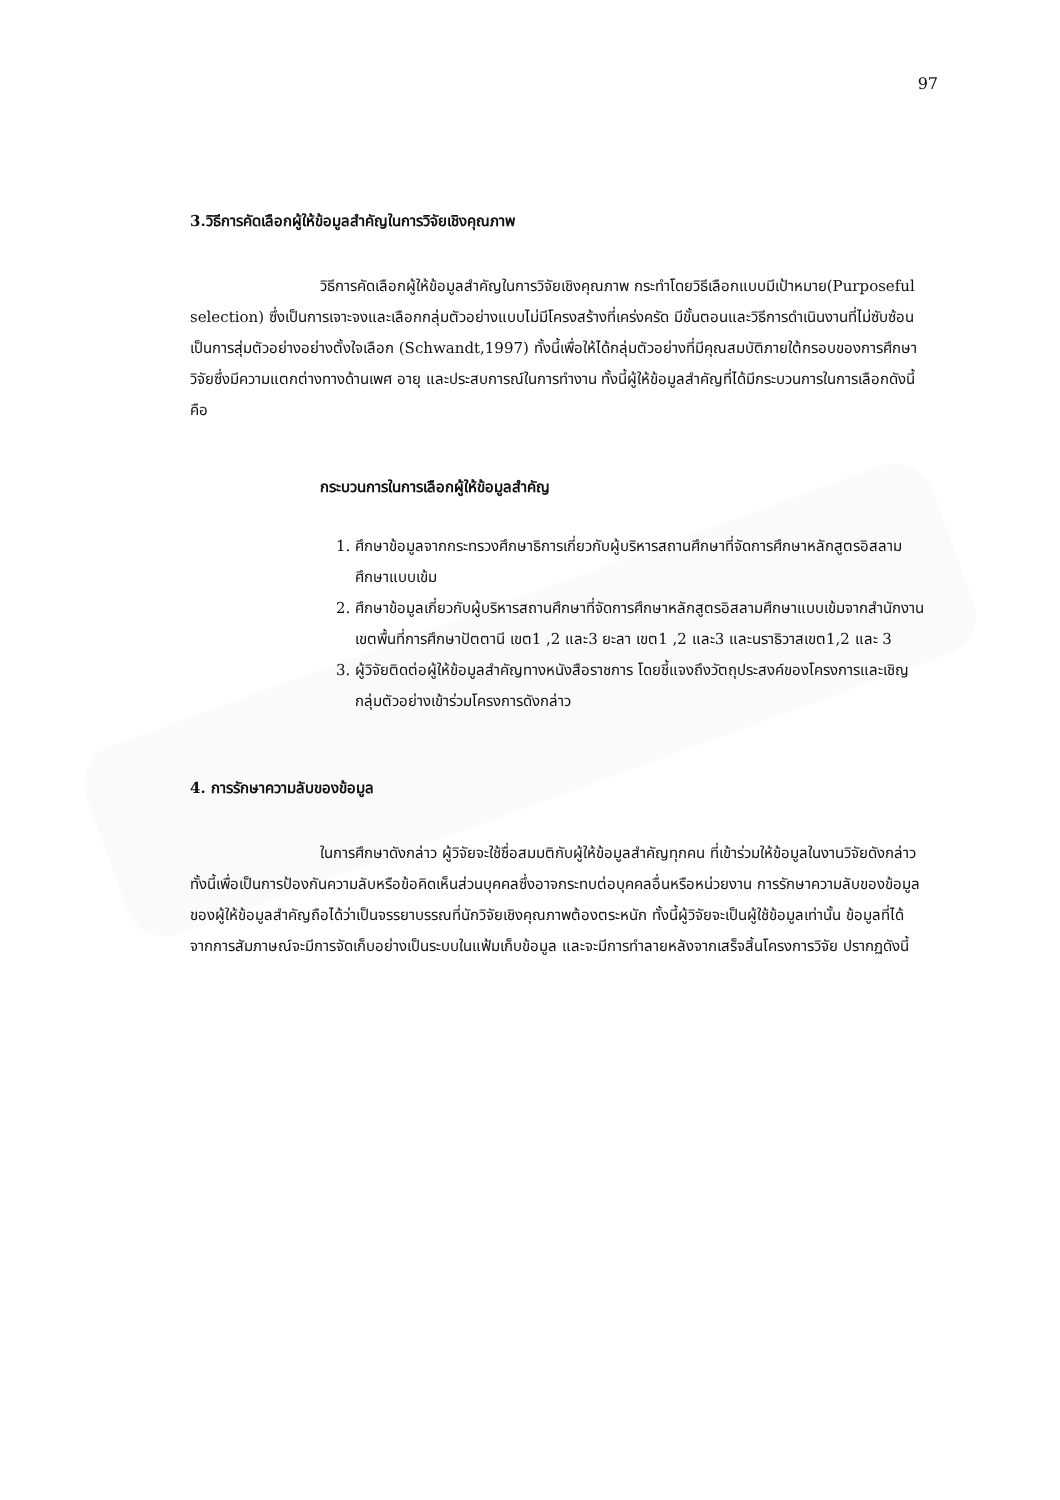97
3.วิธีการคัดเลือกผู้ให้ข้อมูลสำคัญในการวิจัยเชิงคุณภาพ
วิธีการคัดเลือกผู้ให้ข้อมูลสำคัญในการวิจัยเชิงคุณภาพ กระทำโดยวิธีเลือกแบบมีเป้าหมาย(Purposeful selection) ซึ่งเป็นการเจาะจงและเลือกกลุ่มตัวอย่างแบบไม่มีโครงสร้างที่เคร่งครัด มีขั้นตอนและวิธีการดำเนินงานที่ไม่ซับซ้อน เป็นการสุ่มตัวอย่างอย่างตั้งใจเลือก (Schwandt,1997) ทั้งนี้เพื่อให้ได้กลุ่มตัวอย่างที่มีคุณสมบัติภายใต้กรอบของการศึกษาวิจัยซึ่งมีความแตกต่างทางด้านเพศ อายุ และประสบการณ์ในการทำงาน ทั้งนี้ผู้ให้ข้อมูลสำคัญที่ได้มีกระบวนการในการเลือกดังนี้ คือ
กระบวนการในการเลือกผู้ให้ข้อมูลสำคัญ
1. ศึกษาข้อมูลจากกระทรวงศึกษาธิการเกี่ยวกับผู้บริหารสถานศึกษาที่จัดการศึกษาหลักสูตรอิสลามศึกษาแบบเข้ม
2. ศึกษาข้อมูลเกี่ยวกับผู้บริหารสถานศึกษาที่จัดการศึกษาหลักสูตรอิสลามศึกษาแบบเข้มจากสำนักงานเขตพื้นที่การศึกษาปัตตานี เขต1 ,2 และ3 ยะลา เขต1 ,2 และ3 และนราธิวาสเขต1,2 และ 3
3. ผู้วิจัยติดต่อผู้ให้ข้อมูลสำคัญทางหนังสือราชการ โดยชี้แจงถึงวัตถุประสงค์ของโครงการและเชิญกลุ่มตัวอย่างเข้าร่วมโครงการดังกล่าว
4. การรักษาความลับของข้อมูล
ในการศึกษาดังกล่าว ผู้วิจัยจะใช้ชื่อสมมติกับผู้ให้ข้อมูลสำคัญทุกคน ที่เข้าร่วมให้ข้อมูลในงานวิจัยดังกล่าว ทั้งนี้เพื่อเป็นการป้องกันความลับหรือข้อคิดเห็นส่วนบุคคลซึ่งอาจกระทบต่อบุคคลอื่นหรือหน่วยงาน การรักษาความลับของข้อมูลของผู้ให้ข้อมูลสำคัญถือได้ว่าเป็นจรรยาบรรณที่นักวิจัยเชิงคุณภาพต้องตระหนัก ทั้งนี้ผู้วิจัยจะเป็นผู้ใช้ข้อมูลเท่านั้น ข้อมูลที่ได้จากการสัมภาษณ์จะมีการจัดเก็บอย่างเป็นระบบในแฟ้มเก็บข้อมูล และจะมีการทำลายหลังจากเสร็จสิ้นโครงการวิจัย ปรากฏดังนี้